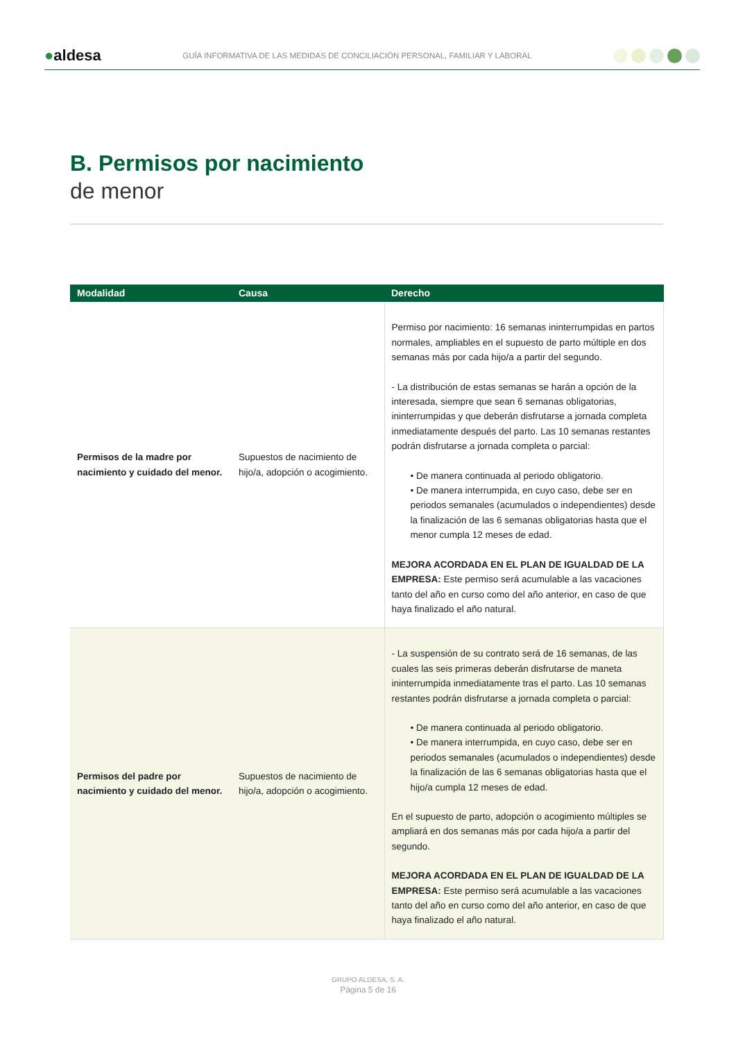●aldesa
GUÍA INFORMATIVA DE LAS MEDIDAS DE CONCILIACIÓN PERSONAL, FAMILIAR Y LABORAL
B. Permisos por nacimiento
de menor
| Modalidad | Causa | Derecho |
| --- | --- | --- |
| Permisos de la madre por nacimiento y cuidado del menor. | Supuestos de nacimiento de hijo/a, adopción o acogimiento. | Permiso por nacimiento: 16 semanas ininterrumpidas en partos normales, ampliables en el supuesto de parto múltiple en dos semanas más por cada hijo/a a partir del segundo. - La distribución de estas semanas se harán a opción de la interesada, siempre que sean 6 semanas obligatorias, ininterrumpidas y que deberán disfrutarse a jornada completa inmediatamente después del parto. Las 10 semanas restantes podrán disfrutarse a jornada completa o parcial: • De manera continuada al periodo obligatorio. • De manera interrumpida, en cuyo caso, debe ser en periodos semanales (acumulados o independientes) desde la finalización de las 6 semanas obligatorias hasta que el menor cumpla 12 meses de edad. MEJORA ACORDADA EN EL PLAN DE IGUALDAD DE LA EMPRESA: Este permiso será acumulable a las vacaciones tanto del año en curso como del año anterior, en caso de que haya finalizado el año natural. |
| Permisos del padre por nacimiento y cuidado del menor. | Supuestos de nacimiento de hijo/a, adopción o acogimiento. | - La suspensión de su contrato será de 16 semanas, de las cuales las seis primeras deberán disfrutarse de maneta ininterrumpida inmediatamente tras el parto. Las 10 semanas restantes podrán disfrutarse a jornada completa o parcial: • De manera continuada al periodo obligatorio. • De manera interrumpida, en cuyo caso, debe ser en periodos semanales (acumulados o independientes) desde la finalización de las 6 semanas obligatorias hasta que el hijo/a cumpla 12 meses de edad. En el supuesto de parto, adopción o acogimiento múltiples se ampliará en dos semanas más por cada hijo/a a partir del segundo. MEJORA ACORDADA EN EL PLAN DE IGUALDAD DE LA EMPRESA: Este permiso será acumulable a las vacaciones tanto del año en curso como del año anterior, en caso de que haya finalizado el año natural. |
GRUPO ALDESA, S. A.
Página 5 de 16